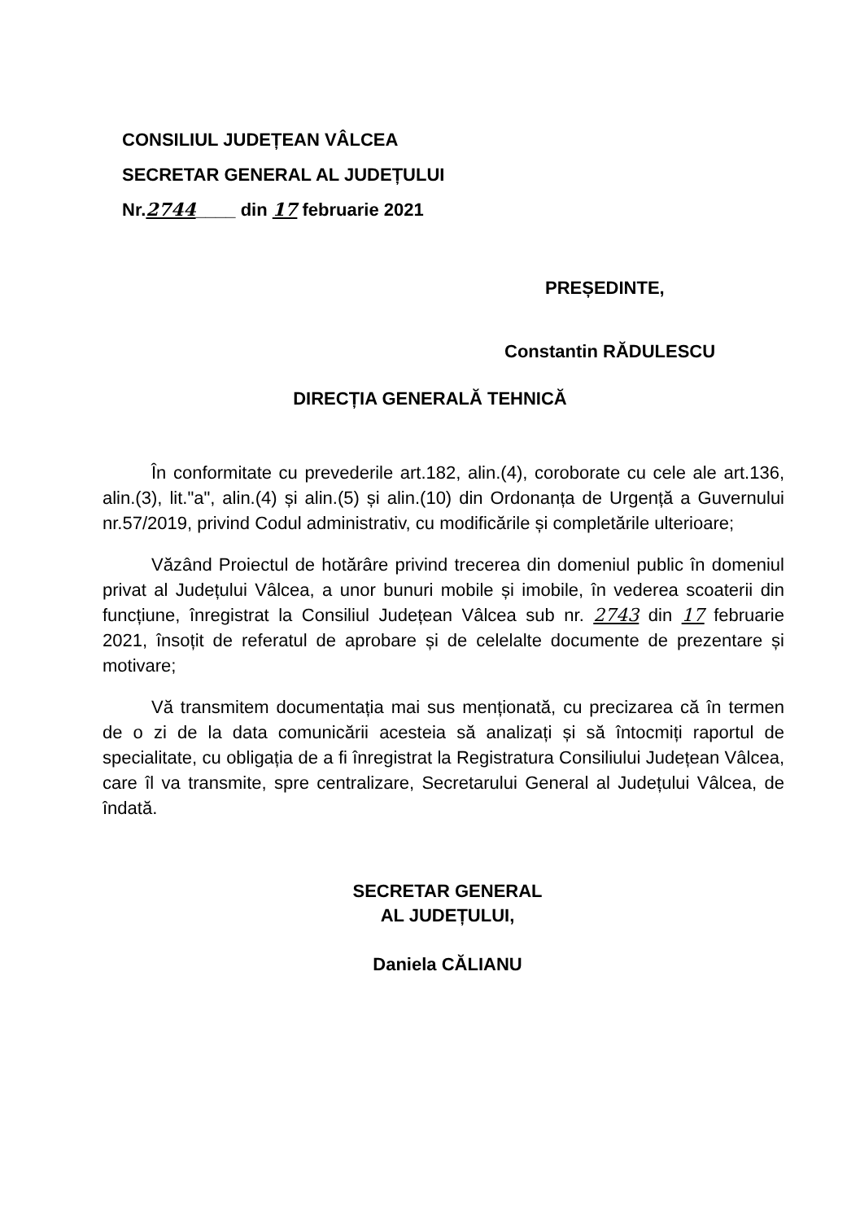CONSILIUL JUDEȚEAN VÂLCEA
SECRETAR GENERAL AL JUDEȚULUI
Nr.2744____ din 17 februarie 2021
PREȘEDINTE,
Constantin RĂDULESCU
DIRECȚIA GENERALĂ TEHNICĂ
În conformitate cu prevederile art.182, alin.(4), coroborate cu cele ale art.136, alin.(3), lit."a", alin.(4) și alin.(5) și alin.(10) din Ordonanța de Urgență a Guvernului nr.57/2019, privind Codul administrativ, cu modificările și completările ulterioare;
Văzând Proiectul de hotărâre privind trecerea din domeniul public în domeniul privat al Județului Vâlcea, a unor bunuri mobile și imobile, în vederea scoaterii din funcțiune, înregistrat la Consiliul Județean Vâlcea sub nr. 2743 din 17 februarie 2021, însoțit de referatul de aprobare și de celelalte documente de prezentare și motivare;
Vă transmitem documentația mai sus menționată, cu precizarea că în termen de o zi de la data comunicării acesteia să analizați și să întocmiți raportul de specialitate, cu obligația de a fi înregistrat la Registratura Consiliului Județean Vâlcea, care îl va transmite, spre centralizare, Secretarului General al Județului Vâlcea, de îndată.
SECRETAR GENERAL
AL JUDEȚULUI,
Daniela CĂLIANU